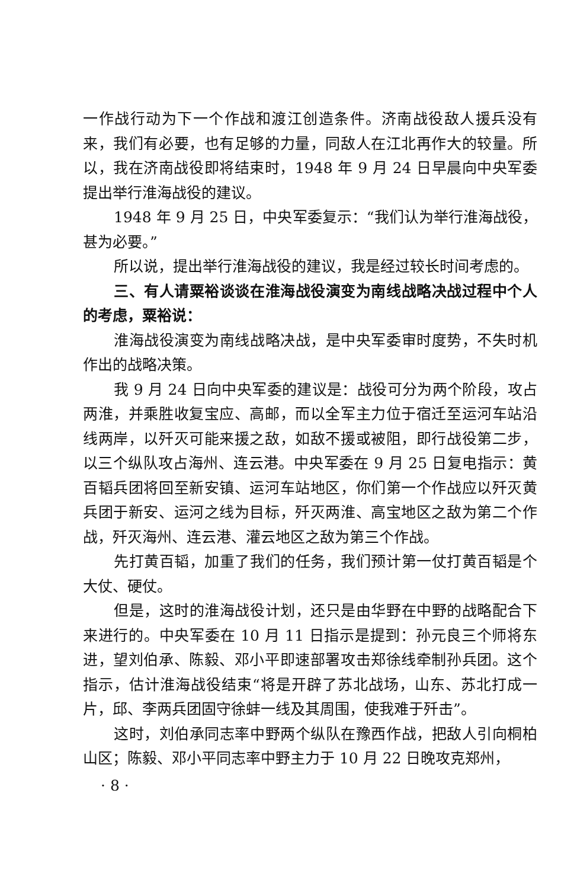一作战行动为下一个作战和渡江创造条件。济南战役敌人援兵没有来，我们有必要，也有足够的力量，同敌人在江北再作大的较量。所以，我在济南战役即将结束时，1948 年 9 月 24 日早晨向中央军委提出举行淮海战役的建议。
1948 年 9 月 25 日，中央军委复示：“我们认为举行淮海战役，甚为必要。”
所以说，提出举行淮海战役的建议，我是经过较长时间考虑的。
三、有人请粟裕谈谈在淮海战役演变为南线战略决战过程中个人的考虑，粟裕说：
淮海战役演变为南线战略决战，是中央军委审时度势，不失时机作出的战略决策。
我 9 月 24 日向中央军委的建议是：战役可分为两个阶段，攻占两淮，并乘胜收复宝应、高邮，而以全军主力位于宿迁至运河车站沿线两岸，以歼灭可能来援之敌，如敌不援或被阻，即行战役第二步，以三个纵队攻占海州、连云港。中央军委在 9 月 25 日复电指示：黄百韬兵团将回至新安镇、运河车站地区，你们第一个作战应以歼灭黄兵团于新安、运河之线为目标，歼灭两淮、高宝地区之敌为第二个作战，歼灭海州、连云港、灌云地区之敌为第三个作战。
先打黄百韬，加重了我们的任务，我们预计第一仗打黄百韬是个大仗、硬仗。
但是，这时的淮海战役计划，还只是由华野在中野的战略配合下来进行的。中央军委在 10 月 11 日指示是提到：孙元良三个师将东进，望刘伯承、陈毅、邓小平即速部署攻击郑徐线牵制孙兵团。这个指示，估计淮海战役结束“将是开辟了苏北战场，山东、苏北打成一片，邱、李两兵团固守徐蚌一线及其周围，使我难于歼击”。
这时，刘伯承同志率中野两个纵队在豫西作战，把敌人引向桐柏山区；陈毅、邓小平同志率中野主力于 10 月 22 日晚攻克郑州，
· 8 ·